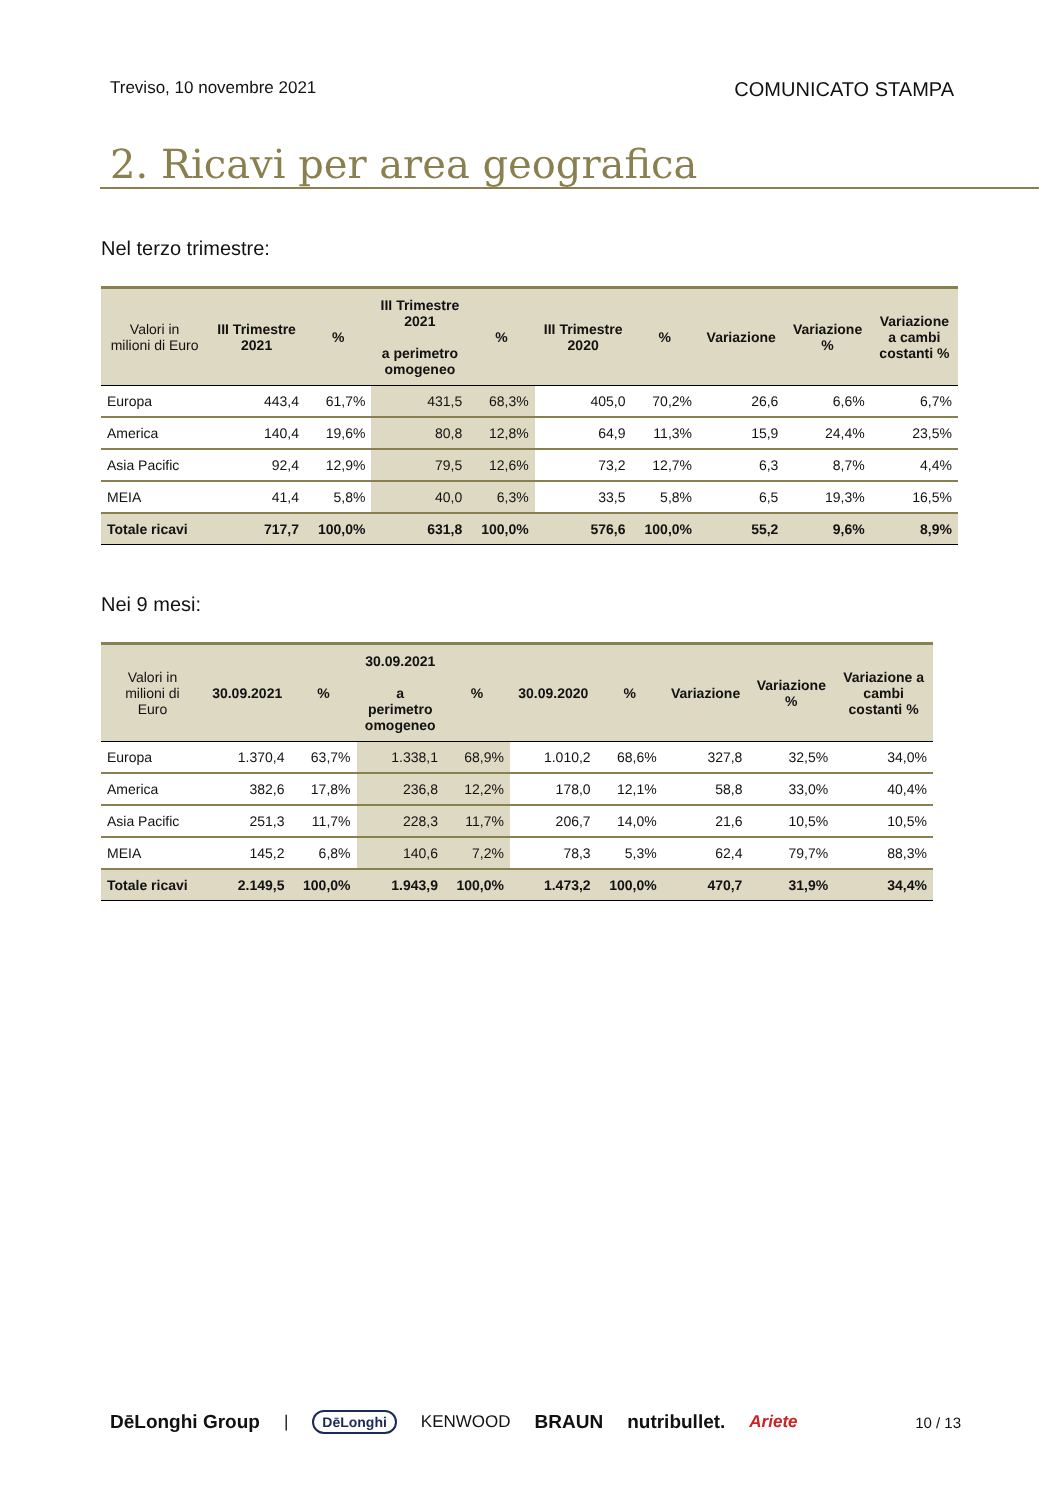Treviso, 10 novembre 2021 COMUNICATO STAMPA
2. Ricavi per area geografica
Nel terzo trimestre:
| Valori in milioni di Euro | III Trimestre 2021 | % | III Trimestre 2021 a perimetro omogeneo | % | III Trimestre 2020 | % | Variazione | Variazione % | Variazione a cambi costanti % |
| --- | --- | --- | --- | --- | --- | --- | --- | --- | --- |
| Europa | 443,4 | 61,7% | 431,5 | 68,3% | 405,0 | 70,2% | 26,6 | 6,6% | 6,7% |
| America | 140,4 | 19,6% | 80,8 | 12,8% | 64,9 | 11,3% | 15,9 | 24,4% | 23,5% |
| Asia Pacific | 92,4 | 12,9% | 79,5 | 12,6% | 73,2 | 12,7% | 6,3 | 8,7% | 4,4% |
| MEIA | 41,4 | 5,8% | 40,0 | 6,3% | 33,5 | 5,8% | 6,5 | 19,3% | 16,5% |
| Totale ricavi | 717,7 | 100,0% | 631,8 | 100,0% | 576,6 | 100,0% | 55,2 | 9,6% | 8,9% |
Nei 9 mesi:
| Valori in milioni di Euro | 30.09.2021 | % | 30.09.2021 a perimetro omogeneo | % | 30.09.2020 | % | Variazione | Variazione % | Variazione a cambi costanti % |
| --- | --- | --- | --- | --- | --- | --- | --- | --- | --- |
| Europa | 1.370,4 | 63,7% | 1.338,1 | 68,9% | 1.010,2 | 68,6% | 327,8 | 32,5% | 34,0% |
| America | 382,6 | 17,8% | 236,8 | 12,2% | 178,0 | 12,1% | 58,8 | 33,0% | 40,4% |
| Asia Pacific | 251,3 | 11,7% | 228,3 | 11,7% | 206,7 | 14,0% | 21,6 | 10,5% | 10,5% |
| MEIA | 145,2 | 6,8% | 140,6 | 7,2% | 78,3 | 5,3% | 62,4 | 79,7% | 88,3% |
| Totale ricavi | 2.149,5 | 100,0% | 1.943,9 | 100,0% | 1.473,2 | 100,0% | 470,7 | 31,9% | 34,4% |
DēLonghi Group | DēLonghi KENWOOD BRAUN nutribullet. Ariete 10 / 13